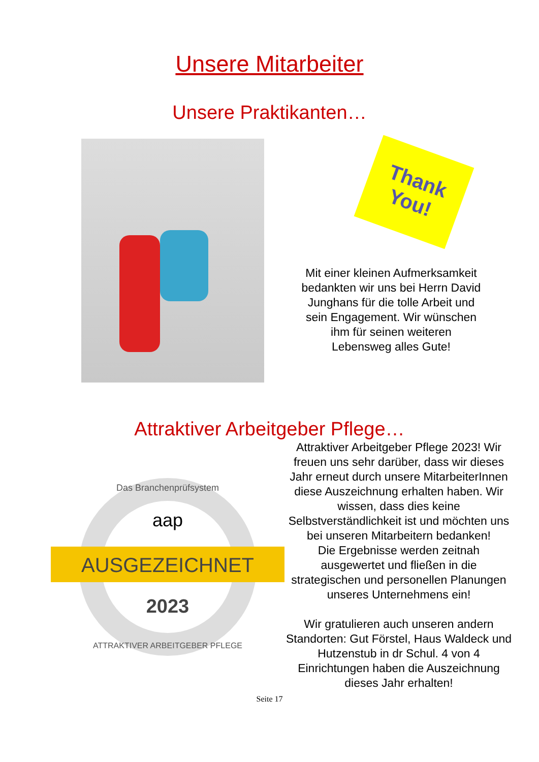Unsere Mitarbeiter
Unsere Praktikanten…
Thank
You!
Mit einer kleinen Aufmerksamkeit bedankten wir uns bei Herrn David Junghans für die tolle Arbeit und sein Engagement. Wir wünschen ihm für seinen weiteren Lebensweg alles Gute!
Attraktiver Arbeitgeber Pflege…
AUSGEZEICHNET
aap
2023
Das Branchenprüfsystem
ATTRAKTIVER ARBEITGEBER PFLEGE
Attraktiver Arbeitgeber Pflege 2023! Wir freuen uns sehr darüber, dass wir dieses Jahr erneut durch unsere MitarbeiterInnen diese Auszeichnung erhalten haben. Wir wissen, dass dies keine Selbstverständlichkeit ist und möchten uns bei unseren Mitarbeitern bedanken!
Die Ergebnisse werden zeitnah ausgewertet und fließen in die strategischen und personellen Planungen unseres Unternehmens ein!
Wir gratulieren auch unseren andern Standorten: Gut Förstel, Haus Waldeck und Hutzenstub in dr Schul. 4 von 4 Einrichtungen haben die Auszeichnung dieses Jahr erhalten!
Seite 17